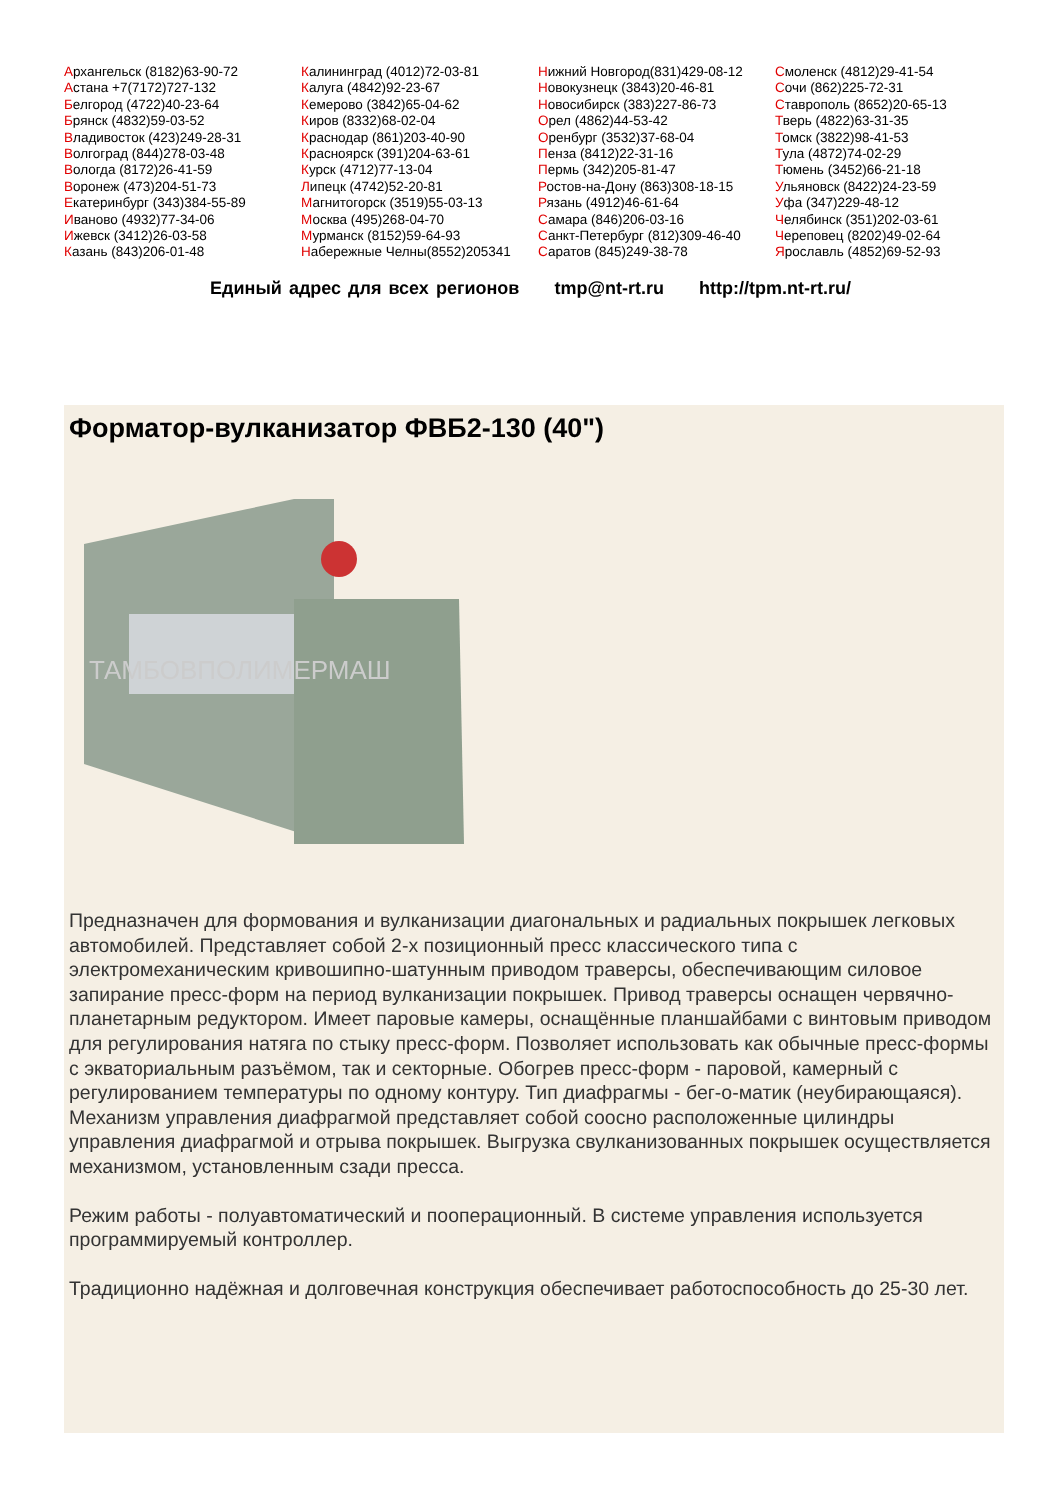Архангельск (8182)63-90-72
Астана +7(7172)727-132
Белгород (4722)40-23-64
Брянск (4832)59-03-52
Владивосток (423)249-28-31
Волгоград (844)278-03-48
Вологда (8172)26-41-59
Воронеж (473)204-51-73
Екатеринбург (343)384-55-89
Иваново (4932)77-34-06
Ижевск (3412)26-03-58
Казань (843)206-01-48
Калининград (4012)72-03-81
Калуга (4842)92-23-67
Кемерово (3842)65-04-62
Киров (8332)68-02-04
Краснодар (861)203-40-90
Красноярск (391)204-63-61
Курск (4712)77-13-04
Липецк (4742)52-20-81
Магнитогорск (3519)55-03-13
Москва (495)268-04-70
Мурманск (8152)59-64-93
Набережные Челны(8552)205341
Нижний Новгород(831)429-08-12
Новокузнецк (3843)20-46-81
Новосибирск (383)227-86-73
Орел (4862)44-53-42
Оренбург (3532)37-68-04
Пенза (8412)22-31-16
Пермь (342)205-81-47
Ростов-на-Дону (863)308-18-15
Рязань (4912)46-61-64
Самара (846)206-03-16
Санкт-Петербург (812)309-46-40
Саратов (845)249-38-78
Смоленск (4812)29-41-54
Сочи (862)225-72-31
Ставрополь (8652)20-65-13
Тверь (4822)63-31-35
Томск (3822)98-41-53
Тула (4872)74-02-29
Тюмень (3452)66-21-18
Ульяновск (8422)24-23-59
Уфа (347)229-48-12
Челябинск (351)202-03-61
Череповец (8202)49-02-64
Ярославль (4852)69-52-93
Единый адрес для всех регионов tmp@nt-rt.ru http://tpm.nt-rt.ru/
Форматор-вулканизатор ФВБ2-130 (40")
ТАМБОВПОЛИМЕРМАШ
Предназначен для формования и вулканизации диагональных и радиальных покрышек легковых автомобилей. Представляет собой 2-х позиционный пресс классического типа с электромеханическим кривошипно-шатунным приводом траверсы, обеспечивающим силовое запирание пресс-форм на период вулканизации покрышек. Привод траверсы оснащен червячно-планетарным редуктором. Имеет паровые камеры, оснащённые планшайбами с винтовым приводом для регулирования натяга по стыку пресс-форм. Позволяет использовать как обычные пресс-формы с экваториальным разъёмом, так и секторные. Обогрев пресс-форм - паровой, камерный с регулированием температуры по одному контуру. Тип диафрагмы - бег-о-матик (неубирающаяся). Механизм управления диафрагмой представляет собой соосно расположенные цилиндры управления диафрагмой и отрыва покрышек. Выгрузка свулканизованных покрышек осуществляется механизмом, установленным сзади пресса.
Режим работы - полуавтоматический и пооперационный. В системе управления используется программируемый контроллер.
Традиционно надёжная и долговечная конструкция обеспечивает работоспособность до 25-30 лет.